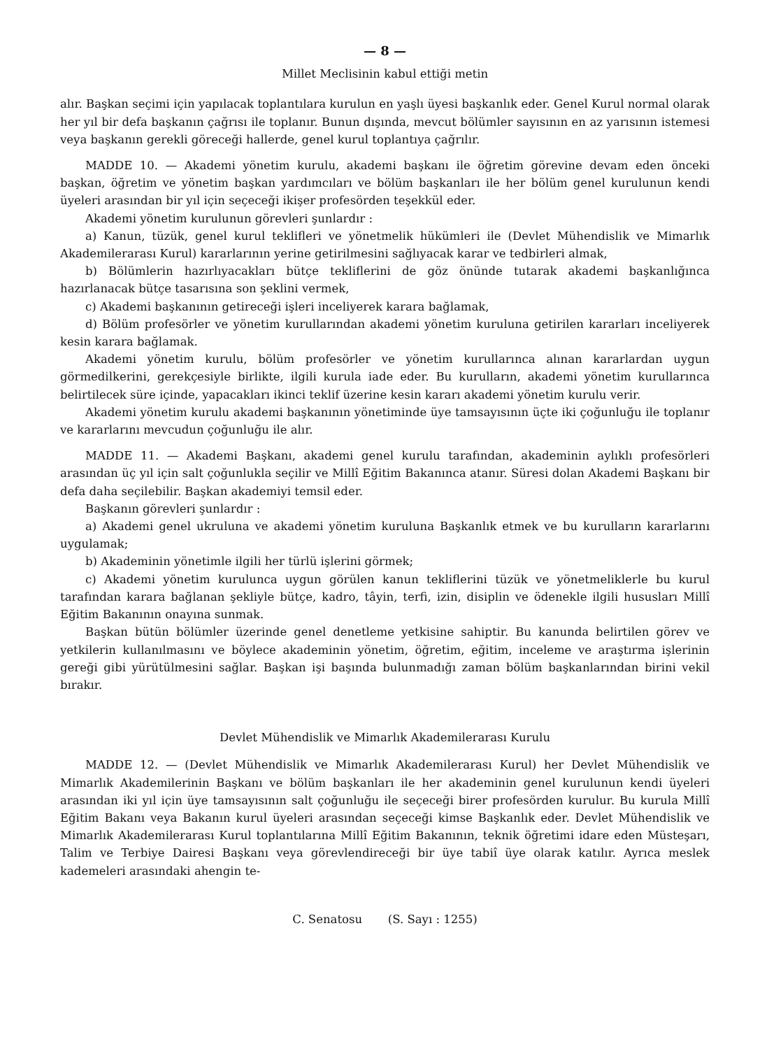— 8 —
Millet Meclisinin kabul ettiği metin
alır. Başkan seçimi için yapılacak toplantılara kurulun en yaşlı üyesi başkanlık eder. Genel Kurul normal olarak her yıl bir defa başkanın çağrısı ile toplanır. Bunun dışında, mevcut bölümler sayısının en az yarısının istemesi veya başkanın gerekli göreceği hallerde, genel kurul toplantıya çağrılır.
MADDE 10. — Akademi yönetim kurulu, akademi başkanı ile öğretim görevine devam eden önceki başkan, öğretim ve yönetim başkan yardımcıları ve bölüm başkanları ile her bölüm genel kurulunun kendi üyeleri arasından bir yıl için seçeceği ikişer profesörden teşekkül eder.
Akademi yönetim kurulunun görevleri şunlardır :
a) Kanun, tüzük, genel kurul teklifleri ve yönetmelik hükümleri ile (Devlet Mühendislik ve Mimarlık Akademilerarası Kurul) kararlarının yerine getirilmesini sağlıyacak karar ve tedbirleri almak,
b) Bölümlerin hazırlıyacakları bütçe tekliflerini de göz önünde tutarak akademi başkanlığınca hazırlanacak bütçe tasarısına son şeklini vermek,
c) Akademi başkanının getireceği işleri inceliyerek karara bağlamak,
d) Bölüm profesörler ve yönetim kurullarından akademi yönetim kuruluna getirilen kararları inceliyerek kesin karara bağlamak.
Akademi yönetim kurulu, bölüm profesörler ve yönetim kurullarınca alınan kararlardan uygun görmedilkerini, gerekçesiyle birlikte, ilgili kurula iade eder. Bu kurulların, akademi yönetim kurullarınca belirtilecek süre içinde, yapacakları ikinci teklif üzerine kesin kararı akademi yönetim kurulu verir.
Akademi yönetim kurulu akademi başkanının yönetiminde üye tamsayısının üçte iki çoğunluğu ile toplanır ve kararlarını mevcudun çoğunluğu ile alır.
MADDE 11. — Akademi Başkanı, akademi genel kurulu tarafından, akademinin aylıklı profesörleri arasından üç yıl için salt çoğunlukla seçilir ve Millî Eğitim Bakanınca atanır. Süresi dolan Akademi Başkanı bir defa daha seçilebilir. Başkan akademiyi temsil eder.
Başkanın görevleri şunlardır :
a) Akademi genel ukruluna ve akademi yönetim kuruluna Başkanlık etmek ve bu kurulların kararlarını uygulamak;
b) Akademinin yönetimle ilgili her türlü işlerini görmek;
c) Akademi yönetim kurulunca uygun görülen kanun tekliflerini tüzük ve yönetmeliklerle bu kurul tarafından karara bağlanan şekliyle bütçe, kadro, tâyin, terfi, izin, disiplin ve ödenekle ilgili hususları Millî Eğitim Bakanının onayına sunmak.
Başkan bütün bölümler üzerinde genel denetleme yetkisine sahiptir. Bu kanunda belirtilen görev ve yetkilerin kullanılmasını ve böylece akademinin yönetim, öğretim, eğitim, inceleme ve araştırma işlerinin gereği gibi yürütülmesini sağlar. Başkan işi başında bulunmadığı zaman bölüm başkanlarından birini vekil bırakır.
Devlet Mühendislik ve Mimarlık Akademilerarası Kurulu
MADDE 12. — (Devlet Mühendislik ve Mimarlık Akademilerarası Kurul) her Devlet Mühendislik ve Mimarlık Akademilerinin Başkanı ve bölüm başkanları ile her akademinin genel kurulunun kendi üyeleri arasından iki yıl için üye tamsayısının salt çoğunluğu ile seçeceği birer profesörden kurulur. Bu kurula Millî Eğitim Bakanı veya Bakanın kurul üyeleri arasından seçeceği kimse Başkanlık eder. Devlet Mühendislik ve Mimarlık Akademilerarası Kurul toplantılarına Millî Eğitim Bakanının, teknik öğretimi idare eden Müsteşarı, Talim ve Terbiye Dairesi Başkanı veya görevlendireceği bir üye tabiî üye olarak katılır. Ayrıca meslek kademeleri arasındaki ahengin te-
C. Senatosu (S. Sayı : 1255)